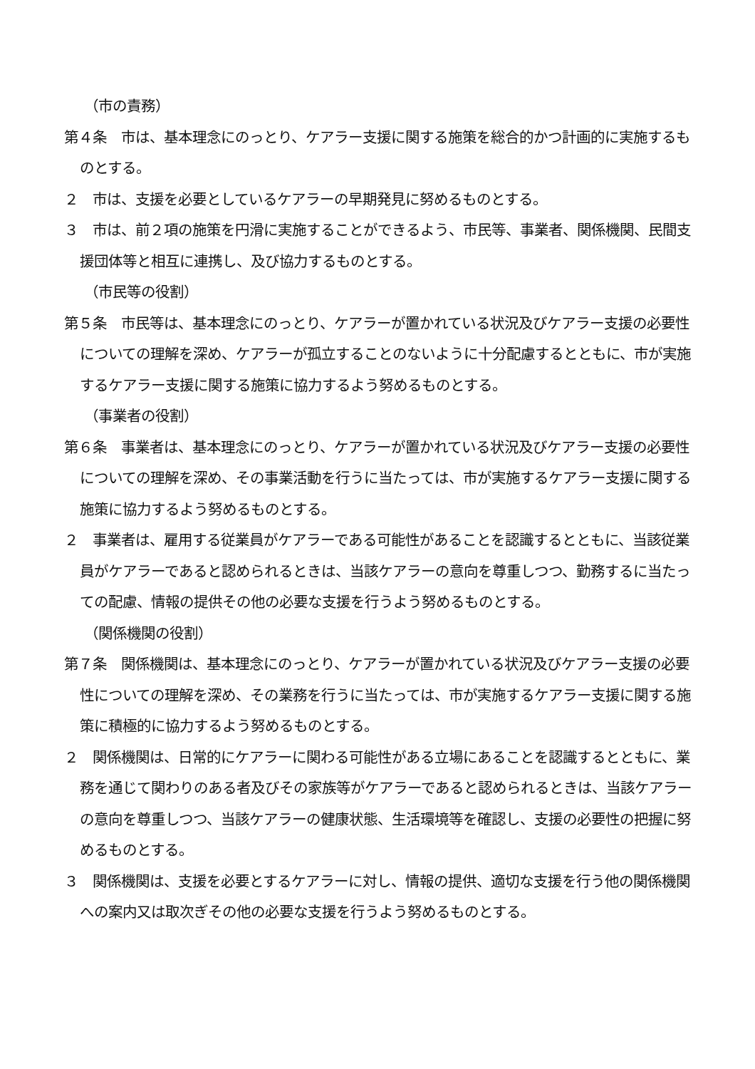（市の責務）
第４条　市は、基本理念にのっとり、ケアラー支援に関する施策を総合的かつ計画的に実施するものとする。
２　市は、支援を必要としているケアラーの早期発見に努めるものとする。
３　市は、前２項の施策を円滑に実施することができるよう、市民等、事業者、関係機関、民間支援団体等と相互に連携し、及び協力するものとする。
（市民等の役割）
第５条　市民等は、基本理念にのっとり、ケアラーが置かれている状況及びケアラー支援の必要性についての理解を深め、ケアラーが孤立することのないように十分配慮するとともに、市が実施するケアラー支援に関する施策に協力するよう努めるものとする。
（事業者の役割）
第６条　事業者は、基本理念にのっとり、ケアラーが置かれている状況及びケアラー支援の必要性についての理解を深め、その事業活動を行うに当たっては、市が実施するケアラー支援に関する施策に協力するよう努めるものとする。
２　事業者は、雇用する従業員がケアラーである可能性があることを認識するとともに、当該従業員がケアラーであると認められるときは、当該ケアラーの意向を尊重しつつ、勤務するに当たっての配慮、情報の提供その他の必要な支援を行うよう努めるものとする。
（関係機関の役割）
第７条　関係機関は、基本理念にのっとり、ケアラーが置かれている状況及びケアラー支援の必要性についての理解を深め、その業務を行うに当たっては、市が実施するケアラー支援に関する施策に積極的に協力するよう努めるものとする。
２　関係機関は、日常的にケアラーに関わる可能性がある立場にあることを認識するとともに、業務を通じて関わりのある者及びその家族等がケアラーであると認められるときは、当該ケアラーの意向を尊重しつつ、当該ケアラーの健康状態、生活環境等を確認し、支援の必要性の把握に努めるものとする。
３　関係機関は、支援を必要とするケアラーに対し、情報の提供、適切な支援を行う他の関係機関への案内又は取次ぎその他の必要な支援を行うよう努めるものとする。